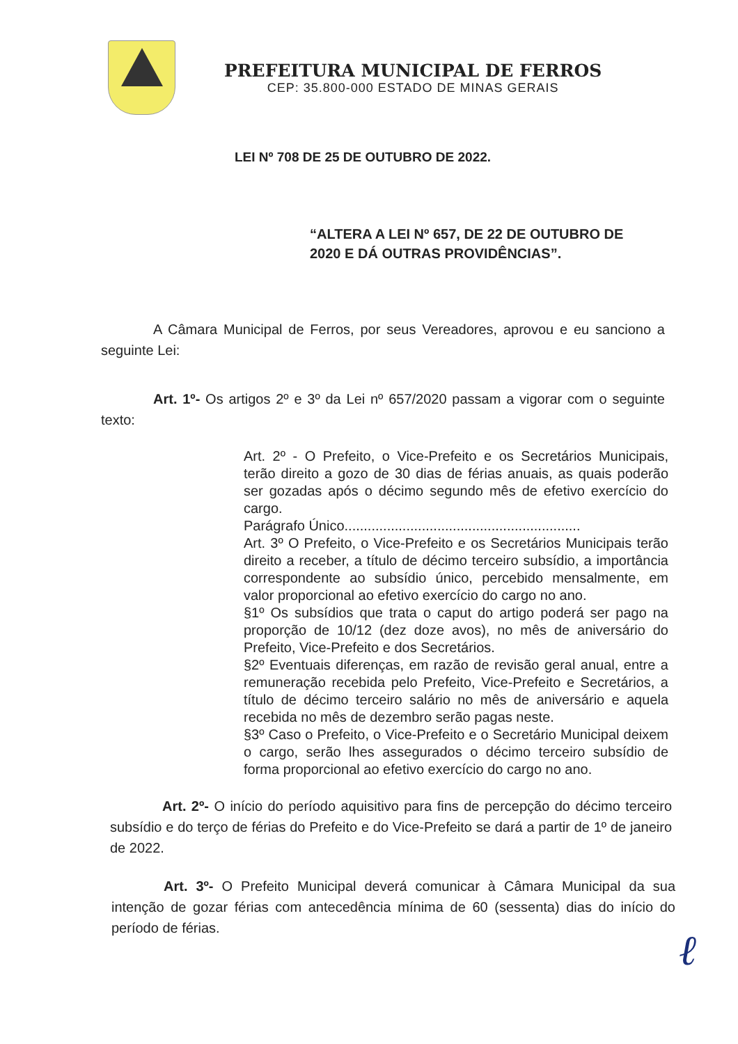PREFEITURA MUNICIPAL DE FERROS
CEP: 35.800-000 ESTADO DE MINAS GERAIS
LEI Nº 708 DE 25 DE OUTUBRO DE 2022.
“ALTERA A LEI Nº 657, DE 22 DE OUTUBRO DE 2020 E DÁ OUTRAS PROVIDÊNCIAS”.
A Câmara Municipal de Ferros, por seus Vereadores, aprovou e eu sanciono a seguinte Lei:
Art. 1º- Os artigos 2º e 3º da Lei nº 657/2020 passam a vigorar com o seguinte texto:
Art. 2º - O Prefeito, o Vice-Prefeito e os Secretários Municipais, terão direito a gozo de 30 dias de férias anuais, as quais poderão ser gozadas após o décimo segundo mês de efetivo exercício do cargo.
Parágrafo Único.............................................................
Art. 3º O Prefeito, o Vice-Prefeito e os Secretários Municipais terão direito a receber, a título de décimo terceiro subsídio, a importância correspondente ao subsídio único, percebido mensalmente, em valor proporcional ao efetivo exercício do cargo no ano.
§1º Os subsídios que trata o caput do artigo poderá ser pago na proporção de 10/12 (dez doze avos), no mês de aniversário do Prefeito, Vice-Prefeito e dos Secretários.
§2º Eventuais diferenças, em razão de revisão geral anual, entre a remuneração recebida pelo Prefeito, Vice-Prefeito e Secretários, a título de décimo terceiro salário no mês de aniversário e aquela recebida no mês de dezembro serão pagas neste.
§3º Caso o Prefeito, o Vice-Prefeito e o Secretário Municipal deixem o cargo, serão lhes assegurados o décimo terceiro subsídio de forma proporcional ao efetivo exercício do cargo no ano.
Art. 2º- O início do período aquisitivo para fins de percepção do décimo terceiro subsídio e do terço de férias do Prefeito e do Vice-Prefeito se dará a partir de 1º de janeiro de 2022.
Art. 3º- O Prefeito Municipal deverá comunicar à Câmara Municipal da sua intenção de gozar férias com antecedência mínima de 60 (sessenta) dias do início do período de férias.
ℓ